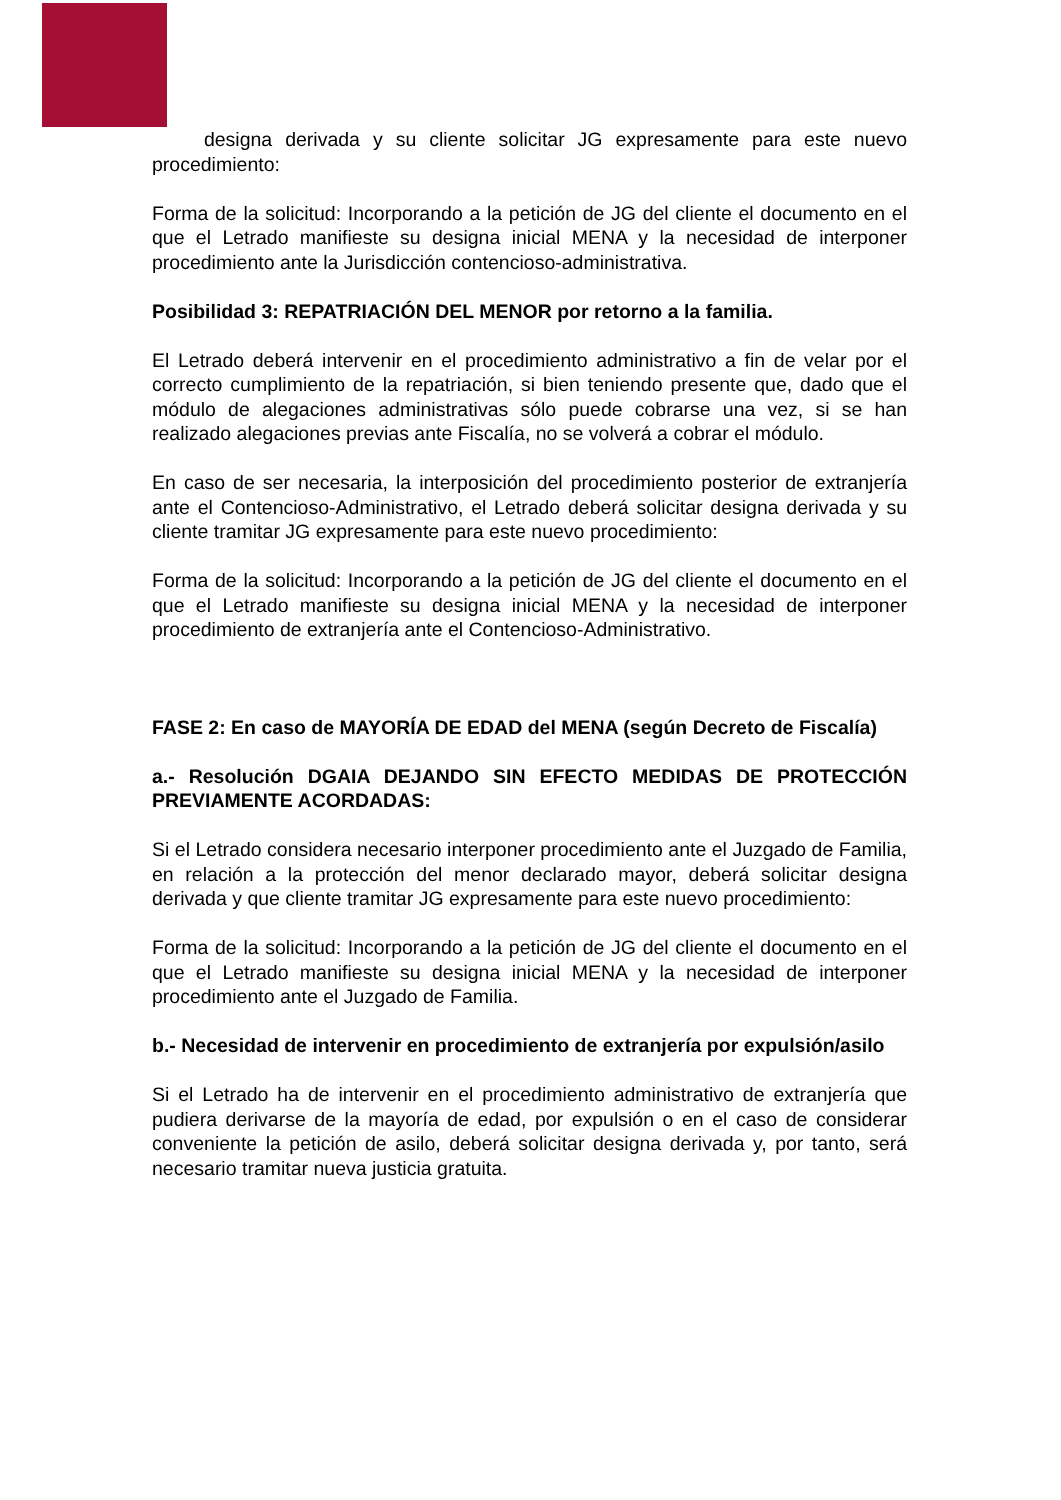designa derivada y su cliente solicitar JG expresamente para este nuevo procedimiento:
Forma de la solicitud: Incorporando a la petición de JG del cliente el documento en el que el Letrado manifieste su designa inicial MENA y la necesidad de interponer procedimiento ante la Jurisdicción contencioso-administrativa.
Posibilidad 3: REPATRIACIÓN DEL MENOR por retorno a la familia.
El Letrado deberá intervenir en el procedimiento administrativo a fin de velar por el correcto cumplimiento de la repatriación, si bien teniendo presente que, dado que el módulo de alegaciones administrativas sólo puede cobrarse una vez, si se han realizado alegaciones previas ante Fiscalía, no se volverá a cobrar el módulo.
En caso de ser necesaria, la interposición del procedimiento posterior de extranjería ante el Contencioso-Administrativo, el Letrado deberá solicitar designa derivada y su cliente tramitar JG expresamente para este nuevo procedimiento:
Forma de la solicitud: Incorporando a la petición de JG del cliente el documento en el que el Letrado manifieste su designa inicial MENA y la necesidad de interponer procedimiento de extranjería ante el Contencioso-Administrativo.
FASE 2: En caso de MAYORÍA DE EDAD del MENA (según Decreto de Fiscalía)
a.- Resolución DGAIA DEJANDO SIN EFECTO MEDIDAS DE PROTECCIÓN PREVIAMENTE ACORDADAS:
Si el Letrado considera necesario interponer procedimiento ante el Juzgado de Familia, en relación a la protección del menor declarado mayor, deberá solicitar designa derivada y que cliente tramitar JG expresamente para este nuevo procedimiento:
Forma de la solicitud: Incorporando a la petición de JG del cliente el documento en el que el Letrado manifieste su designa inicial MENA y la necesidad de interponer procedimiento ante el Juzgado de Familia.
b.- Necesidad de intervenir en procedimiento de extranjería por expulsión/asilo
Si el Letrado ha de intervenir en el procedimiento administrativo de extranjería que pudiera derivarse de la mayoría de edad, por expulsión o en el caso de considerar conveniente la petición de asilo, deberá solicitar designa derivada y, por tanto, será necesario tramitar nueva justicia gratuita.